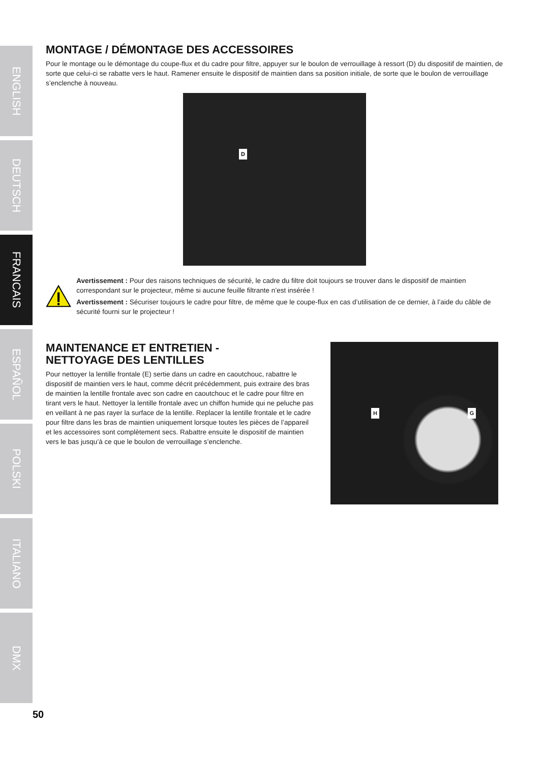ENGLISH
DEUTSCH
FRANCAIS
ESPAÑOL
POLSKI
ITALIANO
DMX
MONTAGE / DÉMONTAGE DES ACCESSOIRES
Pour le montage ou le démontage du coupe-flux et du cadre pour filtre, appuyer sur le boulon de verrouillage à ressort (D) du dispositif de maintien, de sorte que celui-ci se rabatte vers le haut. Ramener ensuite le dispositif de maintien dans sa position initiale, de sorte que le boulon de verrouillage s’enclenche à nouveau.
D
Avertissement : Pour des raisons techniques de sécurité, le cadre du filtre doit toujours se trouver dans le dispositif de maintien correspondant sur le projecteur, même si aucune feuille filtrante n’est insérée !
Avertissement : Sécuriser toujours le cadre pour filtre, de même que le coupe-flux en cas d’utilisation de ce dernier, à l’aide du câble de sécurité fourni sur le projecteur !
MAINTENANCE ET ENTRETIEN -
NETTOYAGE DES LENTILLES
Pour nettoyer la lentille frontale (E) sertie dans un cadre en caoutchouc, rabattre le dispositif de maintien vers le haut, comme décrit précédemment, puis extraire des bras de maintien la lentille frontale avec son cadre en caoutchouc et le cadre pour filtre en tirant vers le haut. Nettoyer la lentille frontale avec un chiffon humide qui ne peluche pas en veillant à ne pas rayer la surface de la lentille. Replacer la lentille frontale et le cadre pour filtre dans les bras de maintien uniquement lorsque toutes les pièces de l’appareil et les accessoires sont complètement secs. Rabattre ensuite le dispositif de maintien vers le bas jusqu’à ce que le boulon de verrouillage s’enclenche.
H G
50